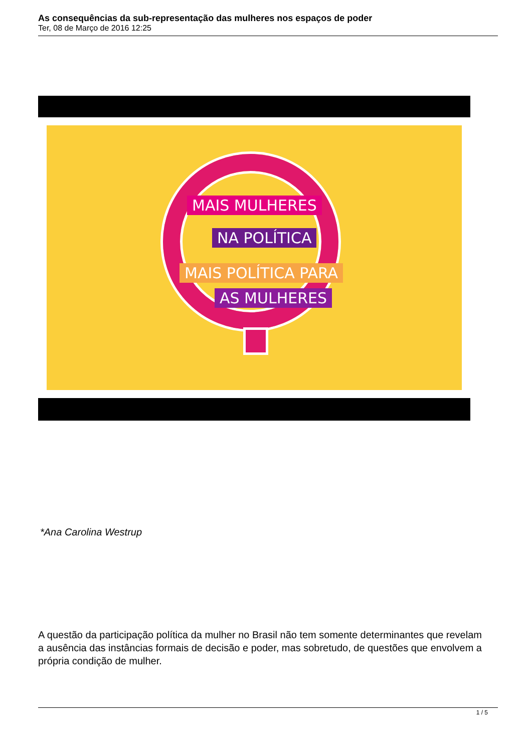As consequências da sub-representação das mulheres nos espaços de poder
Ter, 08 de Março de 2016 12:25
MAIS MULHERES
NA POLÍTICA
MAIS POLÍTICA PARA
AS MULHERES
*Ana Carolina Westrup
A questão da participação política da mulher no Brasil não tem somente determinantes que revelam a ausência das instâncias formais de decisão e poder, mas sobretudo, de questões que envolvem a própria condição de mulher.
1 / 5